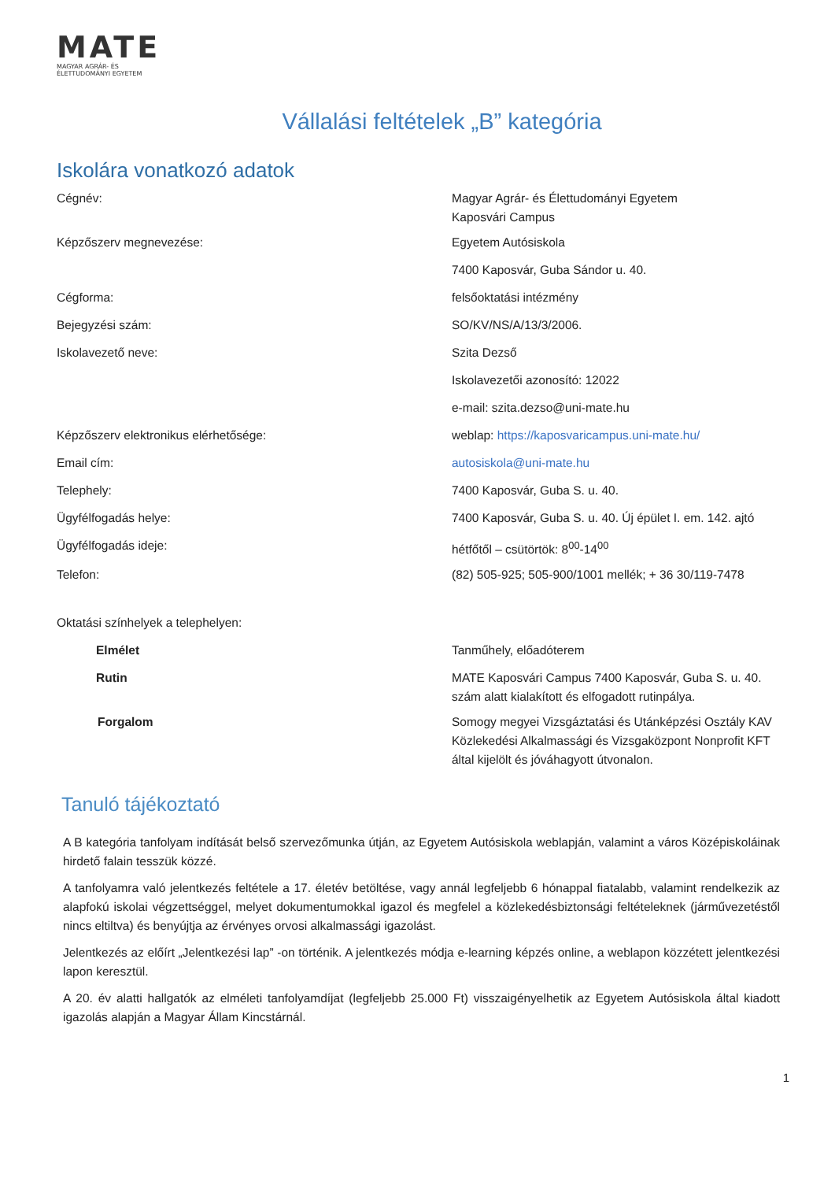MATE
MAGYAR AGRÁR- ÉS
ÉLETTUDOMÁNYI EGYETEM
Vállalási feltételek „B” kategória
Iskolára vonatkozó adatok
| Cégnév: | Magyar Agrár- és Élettudományi Egyetem Kaposvári Campus |
| Képzőszerv megnevezése: | Egyetem Autósiskola |
| | 7400 Kaposvár, Guba Sándor u. 40. |
| Cégforma: | felsőoktatási intézmény |
| Bejegyzési szám: | SO/KV/NS/A/13/3/2006. |
| Iskolavezető neve: | Szita Dezső |
| | Iskolavezetői azonosító: 12022 |
| | e-mail: szita.dezso@uni-mate.hu |
| Képzőszerv elektronikus elérhetősége: | weblap: https://kaposvaricampus.uni-mate.hu/ |
| Email cím: | autosiskola@uni-mate.hu |
| Telephely: | 7400 Kaposvár, Guba S. u. 40. |
| Ügyfélfogadás helye: | 7400 Kaposvár, Guba S. u. 40. Új épület I. em. 142. ajtó |
| Ügyfélfogadás ideje: | hétfőtől – csütörtök: 8<sup>00</sup>-14<sup>00</sup> |
| Telefon: | (82) 505-925; 505-900/1001 mellék; + 36 30/119-7478 |
| Oktatási színhelyek a telephelyen: | |
| Elmélet | Tanműhely, előadóterem |
| Rutin | MATE Kaposvári Campus 7400 Kaposvár, Guba S. u. 40. szám alatt kialakított és elfogadott rutinpálya. |
| Forgalom | Somogy megyei Vizsgáztatási és Utánképzési Osztály KAV Közlekedési Alkalmassági és Vizsgaközpont Nonprofit KFT által kijelölt és jóváhagyott útvonalon. |
Tanuló tájékoztató
A B kategória tanfolyam indítását belső szervezőmunka útján, az Egyetem Autósiskola weblapján, valamint a város Középiskoláinak hirdető falain tesszük közzé.
A tanfolyamra való jelentkezés feltétele a 17. életév betöltése, vagy annál legfeljebb 6 hónappal fiatalabb, valamint rendelkezik az alapfokú iskolai végzettséggel, melyet dokumentumokkal igazol és megfelel a közlekedésbiztonsági feltételeknek (járművezetéstől nincs eltiltva) és benyújtja az érvényes orvosi alkalmassági igazolást.
Jelentkezés az előírt „Jelentkezési lap” -on történik. A jelentkezés módja e-learning képzés online, a weblapon közzétett jelentkezési lapon keresztül.
A 20. év alatti hallgatók az elméleti tanfolyamdíjat (legfeljebb 25.000 Ft) visszaigényelhetik az Egyetem Autósiskola által kiadott igazolás alapján a Magyar Állam Kincstárnál.
1